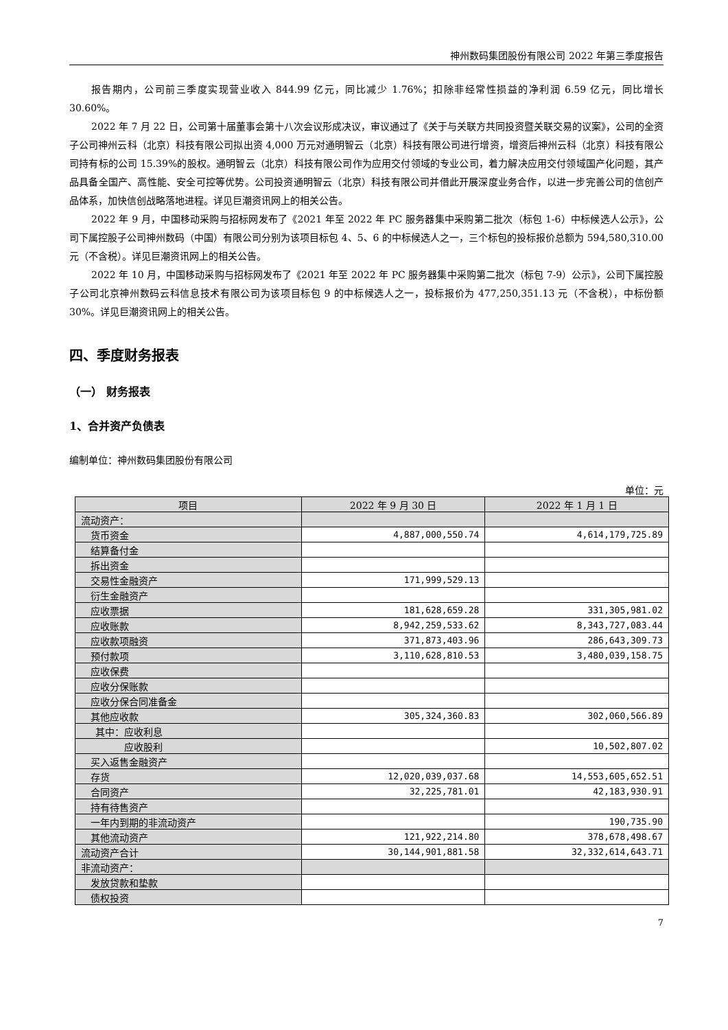神州数码集团股份有限公司 2022 年第三季度报告
报告期内，公司前三季度实现营业收入 844.99 亿元，同比减少 1.76%；扣除非经常性损益的净利润 6.59 亿元，同比增长 30.60%。
2022 年 7 月 22 日，公司第十届董事会第十八次会议形成决议，审议通过了《关于与关联方共同投资暨关联交易的议案》，公司的全资子公司神州云科（北京）科技有限公司拟出资 4,000 万元对通明智云（北京）科技有限公司进行增资，增资后神州云科（北京）科技有限公司持有标的公司 15.39%的股权。通明智云（北京）科技有限公司作为应用交付领域的专业公司，着力解决应用交付领域国产化问题，其产品具备全国产、高性能、安全可控等优势。公司投资通明智云（北京）科技有限公司并借此开展深度业务合作，以进一步完善公司的信创产品体系，加快信创战略落地进程。详见巨潮资讯网上的相关公告。
2022 年 9 月，中国移动采购与招标网发布了《2021 年至 2022 年 PC 服务器集中采购第二批次（标包 1-6）中标候选人公示》，公司下属控股子公司神州数码（中国）有限公司分别为该项目标包 4、5、6 的中标候选人之一，三个标包的投标报价总额为 594,580,310.00 元（不含税）。详见巨潮资讯网上的相关公告。
2022 年 10 月，中国移动采购与招标网发布了《2021 年至 2022 年 PC 服务器集中采购第二批次（标包 7-9）公示》，公司下属控股子公司北京神州数码云科信息技术有限公司为该项目标包 9 的中标候选人之一，投标报价为 477,250,351.13 元（不含税），中标份额 30%。详见巨潮资讯网上的相关公告。
四、季度财务报表
（一） 财务报表
1、合并资产负债表
编制单位：神州数码集团股份有限公司
单位：元
| 项目 | 2022 年 9 月 30 日 | 2022 年 1 月 1 日 |
| --- | --- | --- |
| 流动资产： | | |
| 货币资金 | 4,887,000,550.74 | 4,614,179,725.89 |
| 结算备付金 | | |
| 拆出资金 | | |
| 交易性金融资产 | 171,999,529.13 | |
| 衍生金融资产 | | |
| 应收票据 | 181,628,659.28 | 331,305,981.02 |
| 应收账款 | 8,942,259,533.62 | 8,343,727,083.44 |
| 应收款项融资 | 371,873,403.96 | 286,643,309.73 |
| 预付款项 | 3,110,628,810.53 | 3,480,039,158.75 |
| 应收保费 | | |
| 应收分保账款 | | |
| 应收分保合同准备金 | | |
| 其他应收款 | 305,324,360.83 | 302,060,566.89 |
| 其中：应收利息 | | |
| 应收股利 | | 10,502,807.02 |
| 买入返售金融资产 | | |
| 存货 | 12,020,039,037.68 | 14,553,605,652.51 |
| 合同资产 | 32,225,781.01 | 42,183,930.91 |
| 持有待售资产 | | |
| 一年内到期的非流动资产 | | 190,735.90 |
| 其他流动资产 | 121,922,214.80 | 378,678,498.67 |
| 流动资产合计 | 30,144,901,881.58 | 32,332,614,643.71 |
| 非流动资产： | | |
| 发放贷款和垫款 | | |
| 债权投资 | | |
7